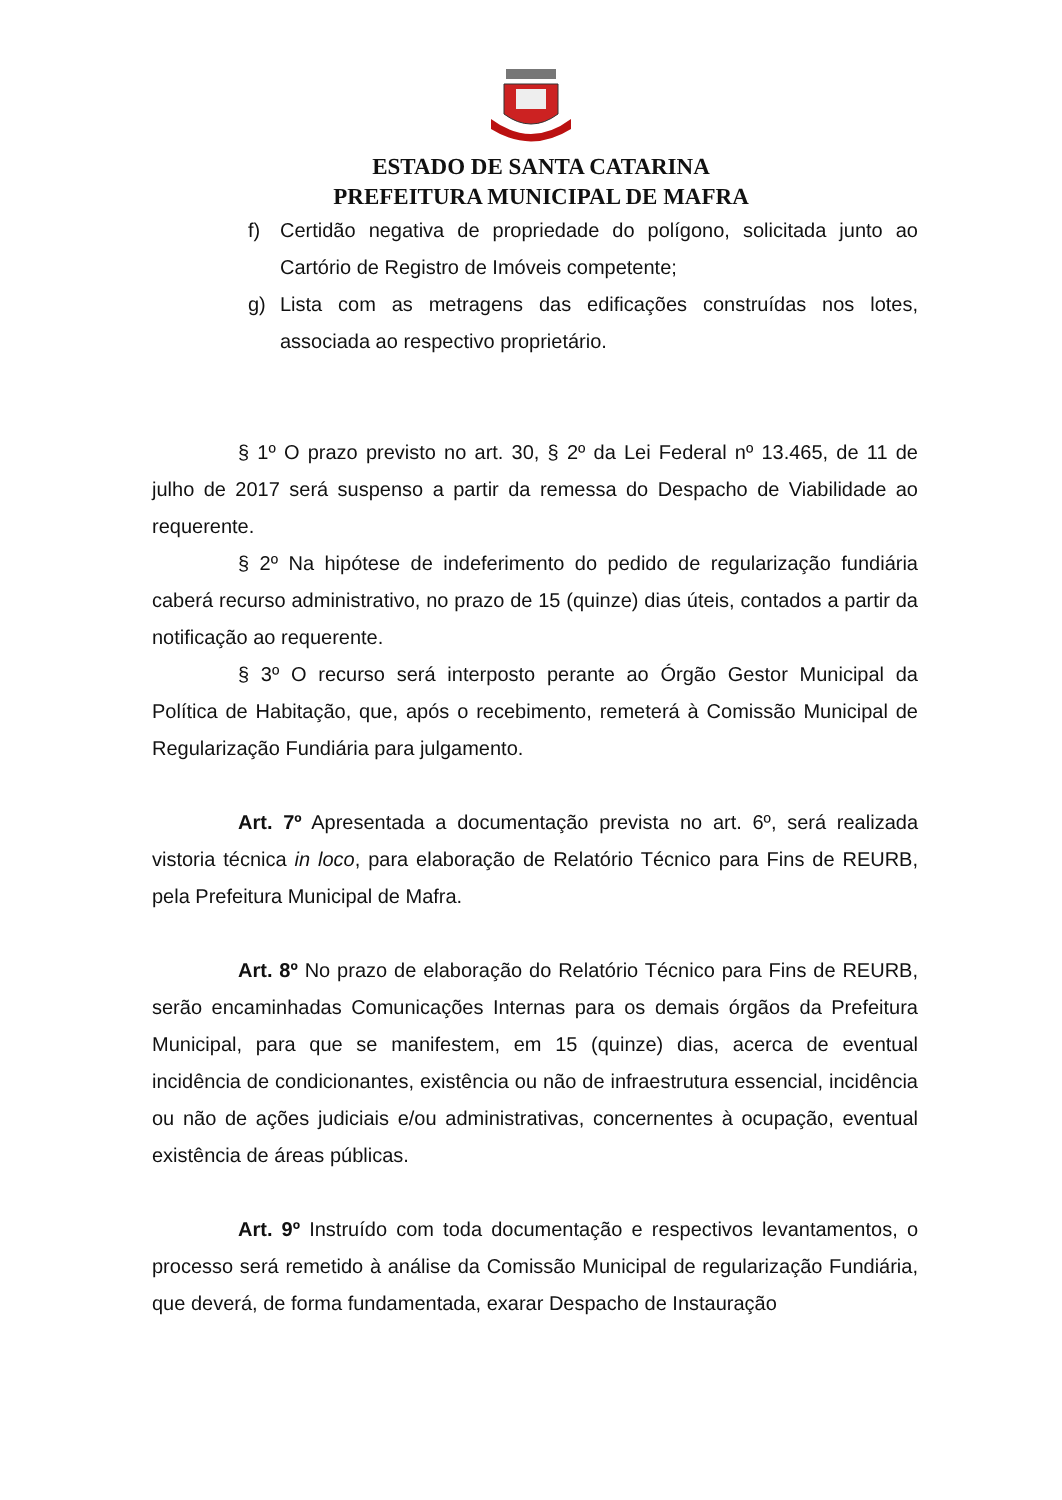ESTADO DE SANTA CATARINA
PREFEITURA MUNICIPAL DE MAFRA
f) Certidão negativa de propriedade do polígono, solicitada junto ao Cartório de Registro de Imóveis competente;
g) Lista com as metragens das edificações construídas nos lotes, associada ao respectivo proprietário.
§ 1º O prazo previsto no art. 30, § 2º da Lei Federal nº 13.465, de 11 de julho de 2017 será suspenso a partir da remessa do Despacho de Viabilidade ao requerente.
§ 2º Na hipótese de indeferimento do pedido de regularização fundiária caberá recurso administrativo, no prazo de 15 (quinze) dias úteis, contados a partir da notificação ao requerente.
§ 3º O recurso será interposto perante ao Órgão Gestor Municipal da Política de Habitação, que, após o recebimento, remeterá à Comissão Municipal de Regularização Fundiária para julgamento.
Art. 7º Apresentada a documentação prevista no art. 6º, será realizada vistoria técnica in loco, para elaboração de Relatório Técnico para Fins de REURB, pela Prefeitura Municipal de Mafra.
Art. 8º No prazo de elaboração do Relatório Técnico para Fins de REURB, serão encaminhadas Comunicações Internas para os demais órgãos da Prefeitura Municipal, para que se manifestem, em 15 (quinze) dias, acerca de eventual incidência de condicionantes, existência ou não de infraestrutura essencial, incidência ou não de ações judiciais e/ou administrativas, concernentes à ocupação, eventual existência de áreas públicas.
Art. 9º Instruído com toda documentação e respectivos levantamentos, o processo será remetido à análise da Comissão Municipal de regularização Fundiária, que deverá, de forma fundamentada, exarar Despacho de Instauração